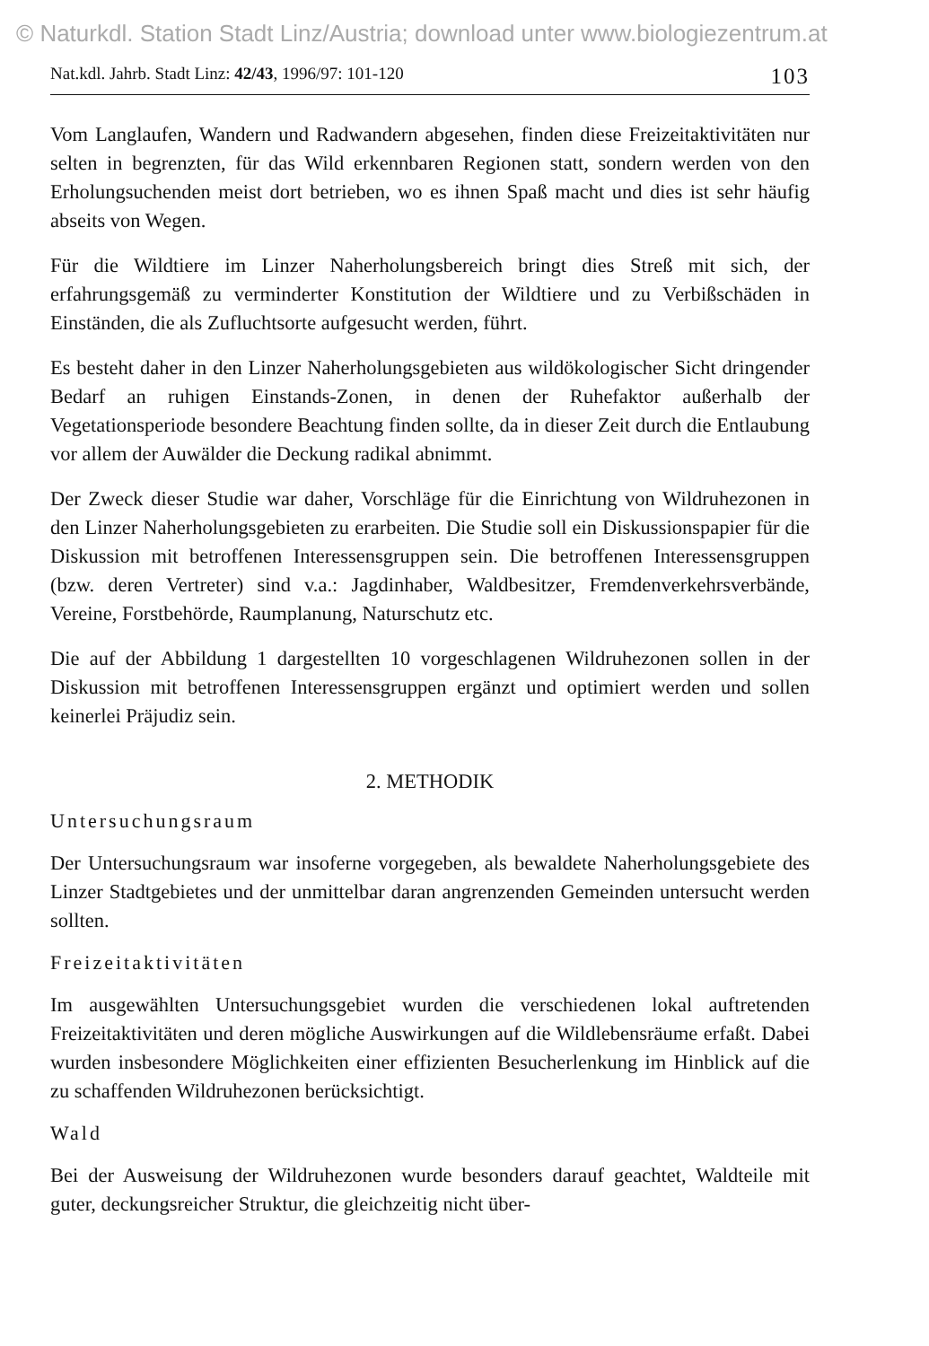© Naturkdl. Station Stadt Linz/Austria; download unter www.biologiezentrum.at
Nat.kdl. Jahrb. Stadt Linz: 42/43, 1996/97: 101-120 103
Vom Langlaufen, Wandern und Radwandern abgesehen, finden diese Freizeitaktivitäten nur selten in begrenzten, für das Wild erkennbaren Regionen statt, sondern werden von den Erholungsuchenden meist dort betrieben, wo es ihnen Spaß macht und dies ist sehr häufig abseits von Wegen.
Für die Wildtiere im Linzer Naherholungsbereich bringt dies Streß mit sich, der erfahrungsgemäß zu verminderter Konstitution der Wildtiere und zu Verbißschäden in Einständen, die als Zufluchtsorte aufgesucht werden, führt.
Es besteht daher in den Linzer Naherholungsgebieten aus wildökologischer Sicht dringender Bedarf an ruhigen Einstands-Zonen, in denen der Ruhefaktor außerhalb der Vegetationsperiode besondere Beachtung finden sollte, da in dieser Zeit durch die Entlaubung vor allem der Auwälder die Deckung radikal abnimmt.
Der Zweck dieser Studie war daher, Vorschläge für die Einrichtung von Wildruhezonen in den Linzer Naherholungsgebieten zu erarbeiten. Die Studie soll ein Diskussionspapier für die Diskussion mit betroffenen Interessensgruppen sein. Die betroffenen Interessensgruppen (bzw. deren Vertreter) sind v.a.: Jagdinhaber, Waldbesitzer, Fremdenverkehrsverbände, Vereine, Forstbehörde, Raumplanung, Naturschutz etc.
Die auf der Abbildung 1 dargestellten 10 vorgeschlagenen Wildruhezonen sollen in der Diskussion mit betroffenen Interessensgruppen ergänzt und optimiert werden und sollen keinerlei Präjudiz sein.
2. METHODIK
Untersuchungsraum
Der Untersuchungsraum war insoferne vorgegeben, als bewaldete Naherholungsgebiete des Linzer Stadtgebietes und der unmittelbar daran angrenzenden Gemeinden untersucht werden sollten.
Freizeitaktivitäten
Im ausgewählten Untersuchungsgebiet wurden die verschiedenen lokal auftretenden Freizeitaktivitäten und deren mögliche Auswirkungen auf die Wildlebensräume erfaßt. Dabei wurden insbesondere Möglichkeiten einer effizienten Besucherlenkung im Hinblick auf die zu schaffenden Wildruhezonen berücksichtigt.
Wald
Bei der Ausweisung der Wildruhezonen wurde besonders darauf geachtet, Waldteile mit guter, deckungsreicher Struktur, die gleichzeitig nicht über-